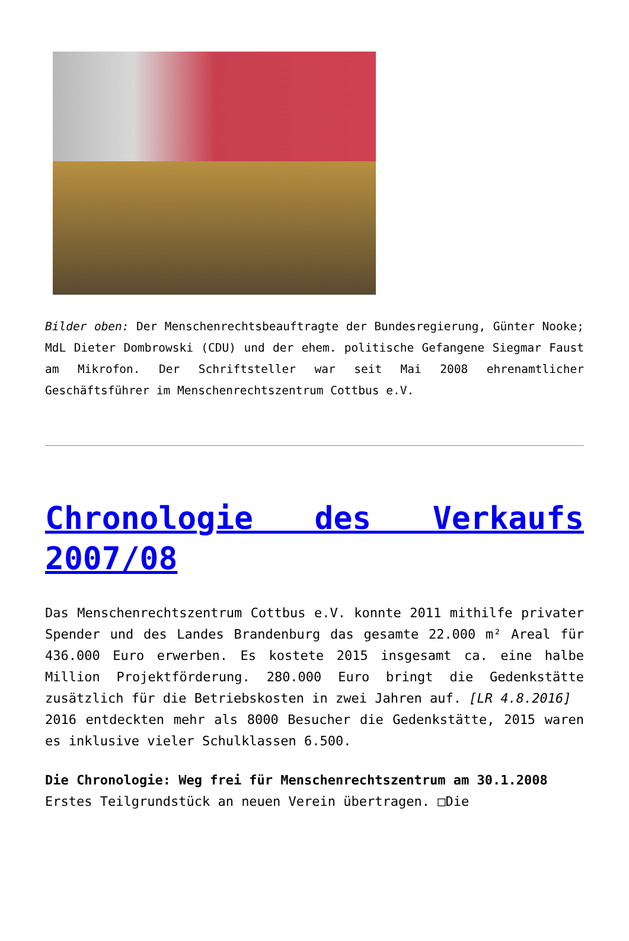Bilder oben: Der Menschenrechtsbeauftragte der Bundesregierung, Günter Nooke; MdL Dieter Dombrowski (CDU) und der ehem. politische Gefangene Siegmar Faust am Mikrofon. Der Schriftsteller war seit Mai 2008 ehrenamtlicher Geschäftsführer im Menschenrechtszentrum Cottbus e.V.
Chronologie des Verkaufs 2007/08
Das Menschenrechtszentrum Cottbus e.V. konnte 2011 mithilfe privater Spender und des Landes Brandenburg das gesamte 22.000 m² Areal für 436.000 Euro erwerben. Es kostete 2015 insgesamt ca. eine halbe Million Projektförderung. 280.000 Euro bringt die Gedenkstätte zusätzlich für die Betriebskosten in zwei Jahren auf. [LR 4.8.2016]
2016 entdeckten mehr als 8000 Besucher die Gedenkstätte, 2015 waren es inklusive vieler Schulklassen 6.500.
Die Chronologie: Weg frei für Menschenrechtszentrum am 30.1.2008
Erstes Teilgrundstück an neuen Verein übertragen. □Die